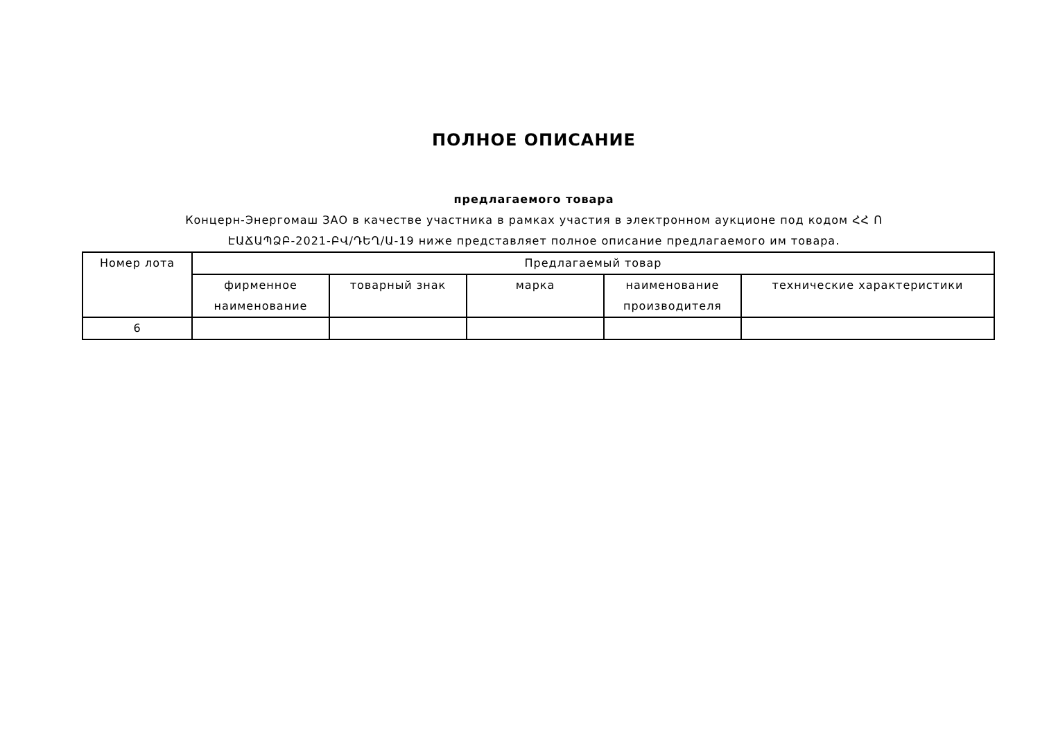ПОЛНОЕ ОПИСАНИЕ
предлагаемого товара
Концерн-Энергомаш ЗАО в качестве участника в рамках участия в электронном аукционе под кодом ՀՀ Ո
ԷԱՃԱՊՁԲ-2021-ԲՎ/ԴԵՂ/Ա-19 ниже представляет полное описание предлагаемого им товара.
| Номер лота | Предлагаемый товар | | | | |
| --- | --- | --- | --- | --- | --- |
| | фирменное наименование | товарный знак | марка | наименование производителя | технические характеристики |
| 6 | | | | | |